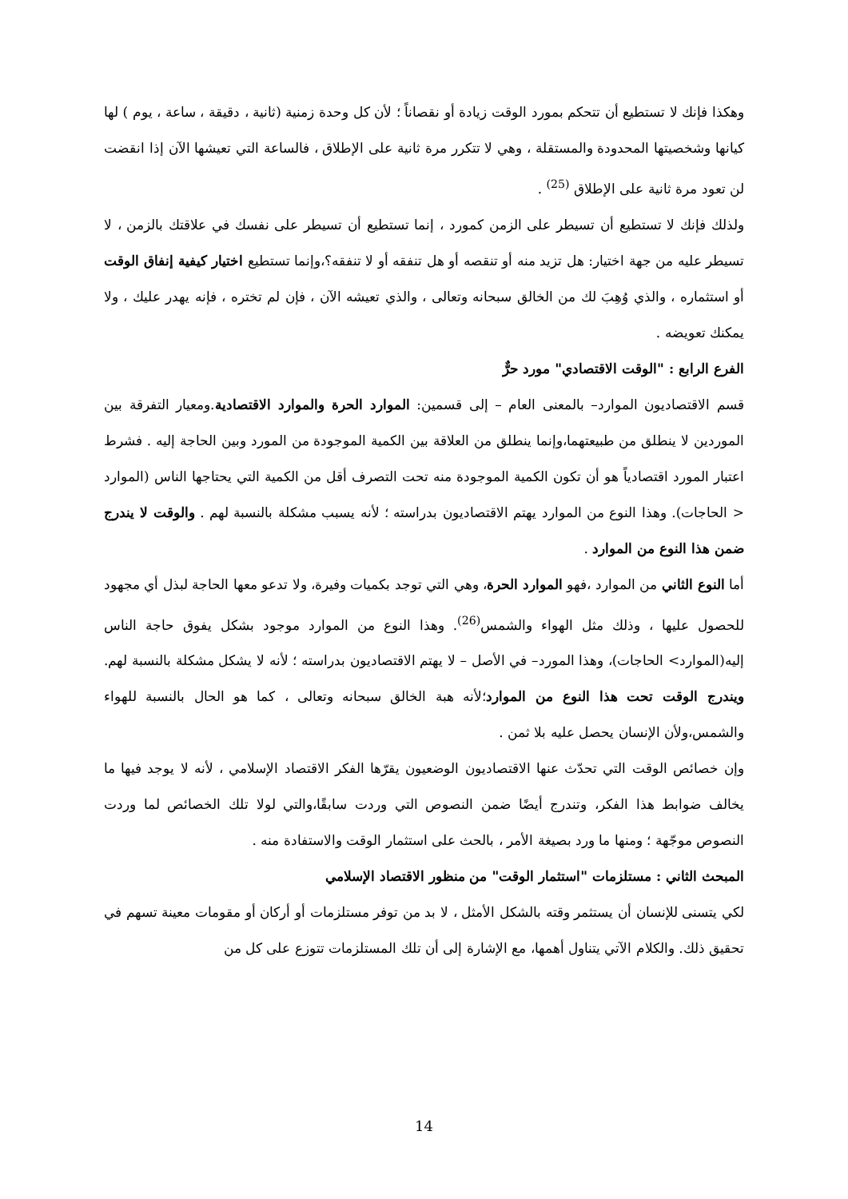وهكذا فإنك لا تستطيع أن تتحكم بمورد الوقت زيادة أو نقصاناً ؛ لأن كل وحدة زمنية (ثانية ، دقيقة ، ساعة ، يوم ) لها كيانها وشخصيتها المحدودة والمستقلة ، وهي لا تتكرر مرة ثانية على الإطلاق ، فالساعة التي تعيشها الآن إذا انقضت لن تعود مرة ثانية على الإطلاق <sup>(25)</sup> .
ولذلك فإنك لا تستطيع أن تسيطر على الزمن كمورد ، إنما تستطيع أن تسيطر على نفسك في علاقتك بالزمن ، لا تسيطر عليه من جهة اختيار: هل تزيد منه أو تنقصه أو هل تنفقه أو لا تنفقه؟،وإنما تستطيع اختيار كيفية إنفاق الوقت أو استثماره ، والذي وُهِبَ لك من الخالق سبحانه وتعالى ، والذي تعيشه الآن ، فإن لم تختره ، فإنه يهدر عليك ، ولا يمكنك تعويضه .
الفرع الرابع : "الوقت الاقتصادي" مورد حرٌّ
قسم الاقتصاديون الموارد– بالمعنى العام – إلى قسمين: الموارد الحرة والموارد الاقتصادية.ومعيار التفرقة بين الموردين لا ينطلق من طبيعتهما،وإنما ينطلق من العلاقة بين الكمية الموجودة من المورد وبين الحاجة إليه . فشرط اعتبار المورد اقتصادياً هو أن تكون الكمية الموجودة منه تحت التصرف أقل من الكمية التي يحتاجها الناس (الموارد < الحاجات). وهذا النوع من الموارد يهتم الاقتصاديون بدراسته ؛ لأنه يسبب مشكلة بالنسبة لهم . والوقت لا يندرج ضمن هذا النوع من الموارد .
أما النوع الثاني من الموارد ،فهو الموارد الحرة، وهي التي توجد بكميات وفيرة، ولا تدعو معها الحاجة لبذل أي مجهود للحصول عليها ، وذلك مثل الهواء والشمس<sup>(26)</sup>. وهذا النوع من الموارد موجود بشكل يفوق حاجة الناس إليه(الموارد> الحاجات)، وهذا المورد– في الأصل – لا يهتم الاقتصاديون بدراسته ؛ لأنه لا يشكل مشكلة بالنسبة لهم. ويندرج الوقت تحت هذا النوع من الموارد؛لأنه هبة الخالق سبحانه وتعالى ، كما هو الحال بالنسبة للهواء والشمس،ولأن الإنسان يحصل عليه بلا ثمن .
وإن خصائص الوقت التي تحدّث عنها الاقتصاديون الوضعيون يقرّها الفكر الاقتصاد الإسلامي ، لأنه لا يوجد فيها ما يخالف ضوابط هذا الفكر، وتندرج أيضًا ضمن النصوص التي وردت سابقًا،والتي لولا تلك الخصائص لما وردت النصوص موجّهة ؛ ومنها ما ورد بصيغة الأمر ، بالحث على استثمار الوقت والاستفادة منه .
المبحث الثاني : مستلزمات "استثمار الوقت" من منظور الاقتصاد الإسلامي
لكي يتسنى للإنسان أن يستثمر وقته بالشكل الأمثل ، لا بد من توفر مستلزمات أو أركان أو مقومات معينة تسهم في تحقيق ذلك. والكلام الآتي يتناول أهمها، مع الإشارة إلى أن تلك المستلزمات تتوزع على كل من
14